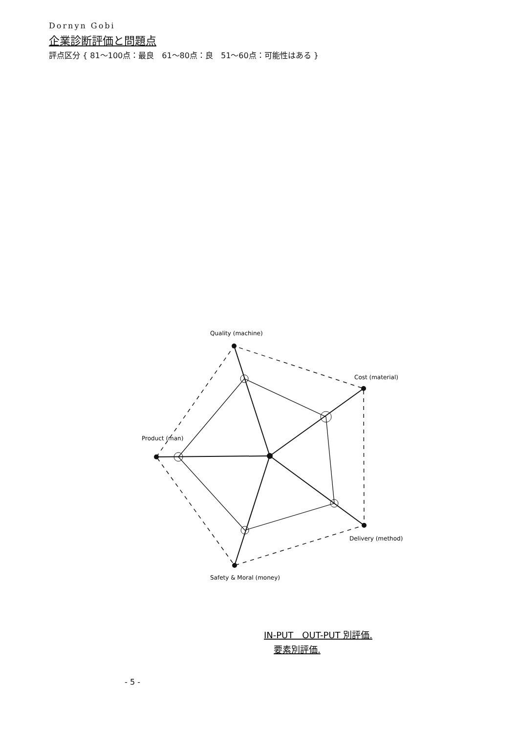Dornyn Gobi
企業診断評価と問題点
評点区分 { 81～100点：最良　61～80点：良　51～60点：可能性はある }
Product (man)
Quality (machine)
Cost (material)
Delivery (method)
Safety & Moral (money)
IN-PUT　OUT-PUT 別評価.
要素別評価.
- 5 -